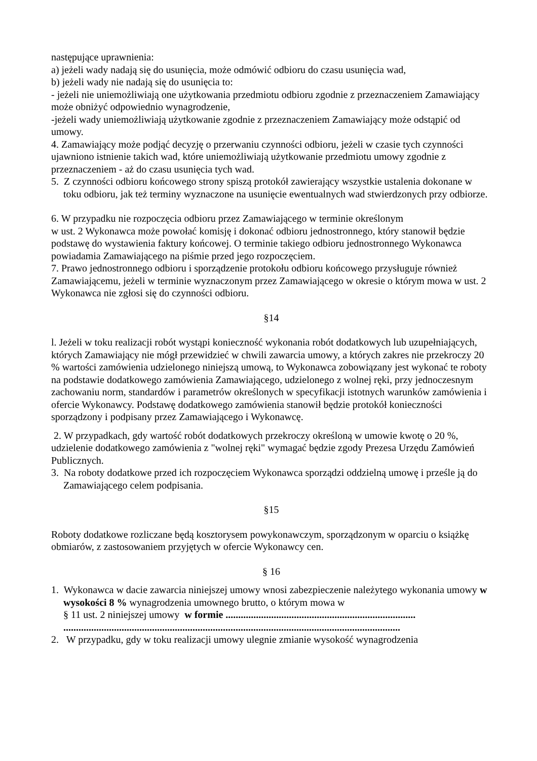następujące uprawnienia:
a) jeżeli wady nadają się do usunięcia, może odmówić odbioru do czasu usunięcia wad,
b) jeżeli wady nie nadają się do usunięcia to:
- jeżeli nie uniemożliwiają one użytkowania przedmiotu odbioru zgodnie z przeznaczeniem Zamawiający może obniżyć odpowiednio wynagrodzenie,
-jeżeli wady uniemożliwiają użytkowanie zgodnie z przeznaczeniem Zamawiający może odstąpić od umowy.
4. Zamawiający może podjąć decyzję o przerwaniu czynności odbioru, jeżeli w czasie tych czynności ujawniono istnienie takich wad, które uniemożliwiają użytkowanie przedmiotu umowy zgodnie z przeznaczeniem - aż do czasu usunięcia tych wad.
5. Z czynności odbioru końcowego strony spiszą protokół zawierający wszystkie ustalenia dokonane w toku odbioru, jak też terminy wyznaczone na usunięcie ewentualnych wad stwierdzonych przy odbiorze.
6. W przypadku nie rozpoczęcia odbioru przez Zamawiającego w terminie określonym
w ust. 2 Wykonawca może powołać komisję i dokonać odbioru jednostronnego, który stanowił będzie podstawę do wystawienia faktury końcowej. O terminie takiego odbioru jednostronnego Wykonawca powiadamia Zamawiającego na piśmie przed jego rozpoczęciem.
7. Prawo jednostronnego odbioru i sporządzenie protokołu odbioru końcowego przysługuje również Zamawiającemu, jeżeli w terminie wyznaczonym przez Zamawiającego w okresie o którym mowa w ust. 2 Wykonawca nie zgłosi się do czynności odbioru.
§14
l. Jeżeli w toku realizacji robót wystąpi konieczność wykonania robót dodatkowych lub uzupełniających, których Zamawiający nie mógł przewidzieć w chwili zawarcia umowy, a których zakres nie przekroczy 20 % wartości zamówienia udzielonego niniejszą umową, to Wykonawca zobowiązany jest wykonać te roboty na podstawie dodatkowego zamówienia Zamawiającego, udzielonego z wolnej ręki, przy jednoczesnym zachowaniu norm, standardów i parametrów określonych w specyfikacji istotnych warunków zamówienia i ofercie Wykonawcy. Podstawę dodatkowego zamówienia stanowił będzie protokół konieczności sporządzony i podpisany przez Zamawiającego i Wykonawcę.
2. W przypadkach, gdy wartość robót dodatkowych przekroczy określoną w umowie kwotę o 20 %, udzielenie dodatkowego zamówienia z "wolnej ręki" wymagać będzie zgody Prezesa Urzędu Zamówień Publicznych.
3. Na roboty dodatkowe przed ich rozpoczęciem Wykonawca sporządzi oddzielną umowę i prześle ją do Zamawiającego celem podpisania.
§15
Roboty dodatkowe rozliczane będą kosztorysem powykonawczym, sporządzonym w oparciu o książkę obmiarów, z zastosowaniem przyjętych w ofercie Wykonawcy cen.
§ 16
1. Wykonawca w dacie zawarcia niniejszej umowy wnosi zabezpieczenie należytego wykonania umowy w wysokości 8 % wynagrodzenia umownego brutto, o którym mowa w
§ 11 ust. 2 niniejszej umowy w formie ...........................................................................
.....................................................................................................................................
2. W przypadku, gdy w toku realizacji umowy ulegnie zmianie wysokość wynagrodzenia